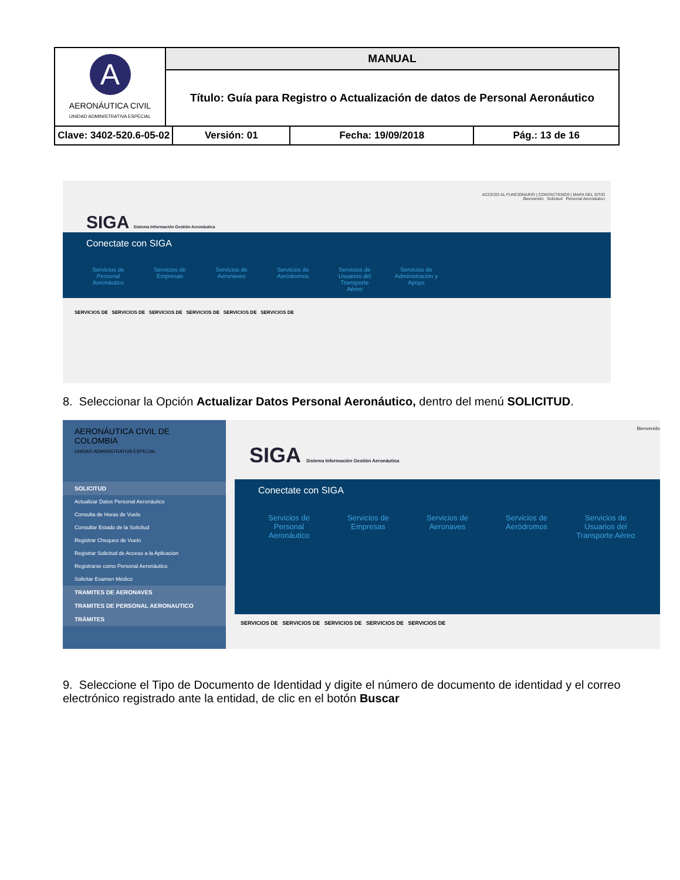| A AERONÁUTICA CIVIL UNIDAD ADMINISTRATIVA ESPECIAL | MANUAL | | | |
| | Título: Guía para Registro o Actualización de datos de Personal Aeronáutico | | | |
| Clave: 3402-520.6-05-02 | | Versión: 01 | Fecha: 19/09/2018 | Pág.: 13 de 16 |
ACCESO AL FUNCIONARIO | CONTACTENOS | MAPA DEL SITIO
Bienvenido Solicitud Personal Aeronáutico
SIGA Sistema Información Gestión Aeronáutica
Conectate con SIGA
Servicios de Personal Aeronáutico
Servicios de Empresas
Servicios de Aeronaves
Servicios de Aeródromos
Servicios de Usuarios del Transporte Aéreo
Servicios de Administración y Apoyo
SERVICIOS DE SERVICIOS DE SERVICIOS DE SERVICIOS DE SERVICIOS DE SERVICIOS DE
8. Seleccionar la Opción Actualizar Datos Personal Aeronáutico, dentro del menú SOLICITUD.
AERONÁUTICA CIVIL DE COLOMBIA
UNIDAD ADMINISTRATIVA ESPECIAL
SOLICITUD
Actualizar Datos Personal Aeronáutico
Consulta de Horas de Vuelo
Consultar Estado de la Solicitud
Registrar Chequeo de Vuelo
Registrar Solicitud de Acceso a la Aplicacion
Registrarse como Personal Aeronáutico
Solicitar Examen Médico
TRAMITES DE AERONAVES
TRAMITES DE PERSONAL AERONAUTICO
TRÁMITES
Bienvenido
SIGA Sistema Información Gestión Aeronáutica
Conectate con SIGA
Servicios de Personal Aeronáutico
Servicios de Empresas
Servicios de Aeronaves
Servicios de Aeródromos
Servicios de Usuarios del Transporte Aéreo
SERVICIOS DE SERVICIOS DE SERVICIOS DE SERVICIOS DE SERVICIOS DE
9. Seleccione el Tipo de Documento de Identidad y digite el número de documento de identidad y el correo electrónico registrado ante la entidad, de clic en el botón Buscar